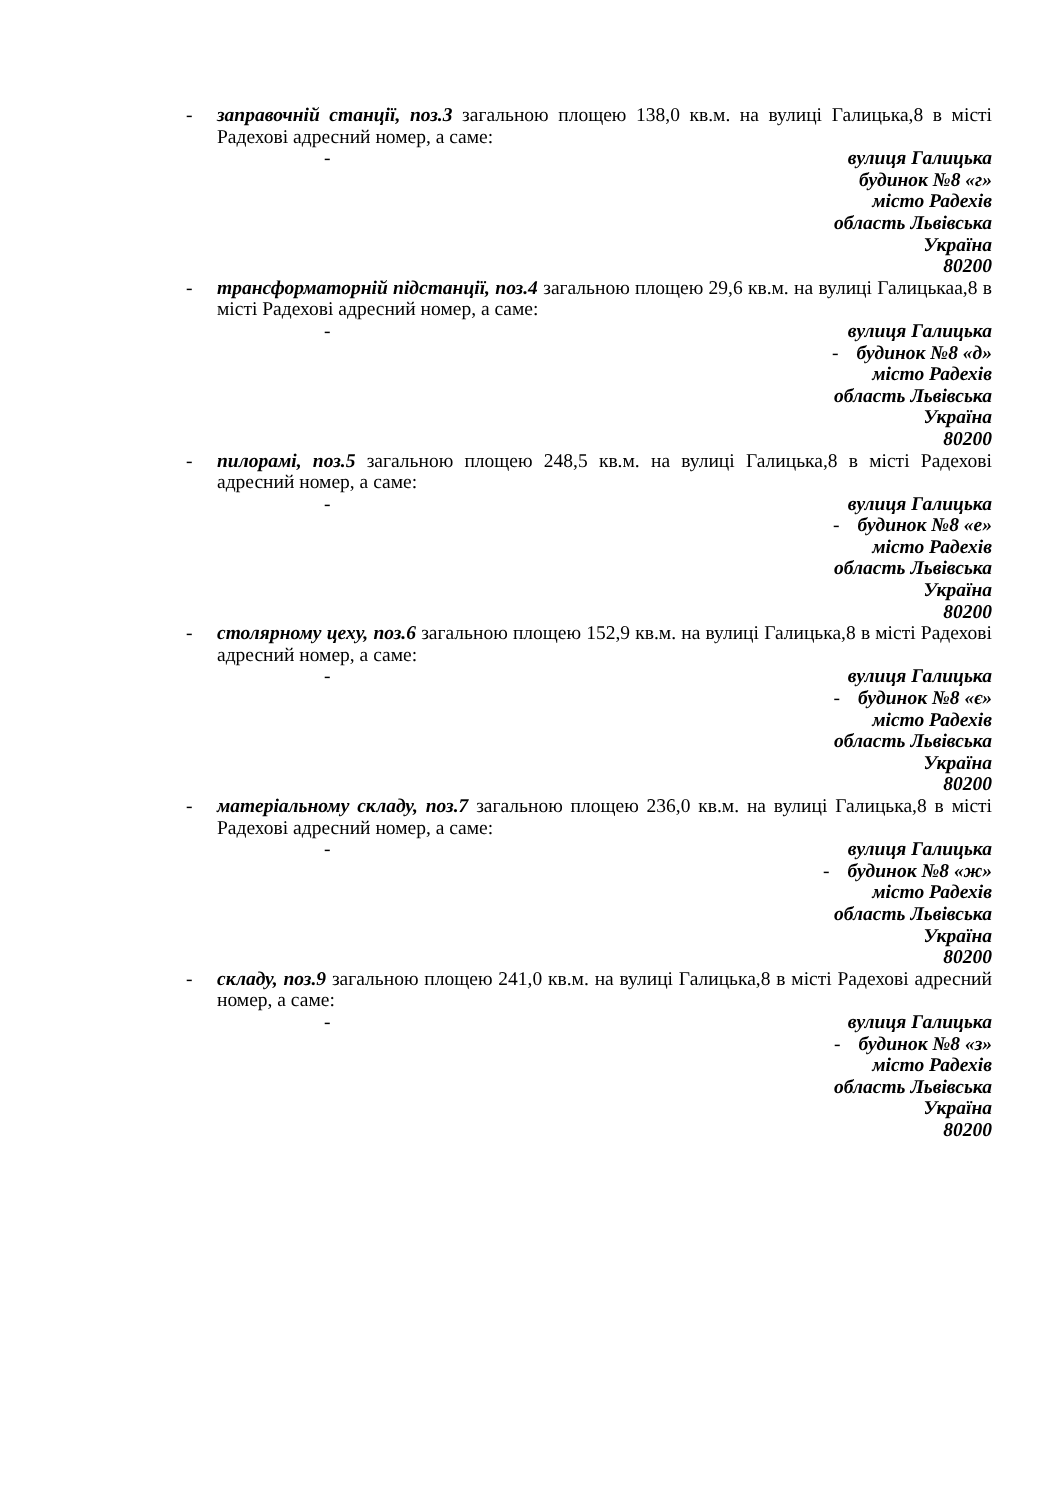- заправочній станції, поз.3 загальною площею 138,0 кв.м. на вулиці Галицька,8 в місті Радехові адресний номер, а саме:
- вулиця Галицька
будинок №8 «г»
місто Радехів
область Львівська
Україна
80200
- трансформаторній підстанції, поз.4 загальною площею 29,6 кв.м. на вулиці Галицькаа,8 в місті Радехові адресний номер, а саме:
- вулиця Галицька
- будинок №8 «д»
місто Радехів
область Львівська
Україна
80200
- пилорамі, поз.5 загальною площею 248,5 кв.м. на вулиці Галицька,8 в місті Радехові адресний номер, а саме:
- вулиця Галицька
- будинок №8 «е»
місто Радехів
область Львівська
Україна
80200
- столярному цеху, поз.6 загальною площею 152,9 кв.м. на вулиці Галицька,8 в місті Радехові адресний номер, а саме:
- вулиця Галицька
- будинок №8 «є»
місто Радехів
область Львівська
Україна
80200
- матеріальному складу, поз.7 загальною площею 236,0 кв.м. на вулиці Галицька,8 в місті Радехові адресний номер, а саме:
- вулиця Галицька
- будинок №8 «ж»
місто Радехів
область Львівська
Україна
80200
- складу, поз.9 загальною площею 241,0 кв.м. на вулиці Галицька,8 в місті Радехові адресний номер, а саме:
- вулиця Галицька
- будинок №8 «з»
місто Радехів
область Львівська
Україна
80200